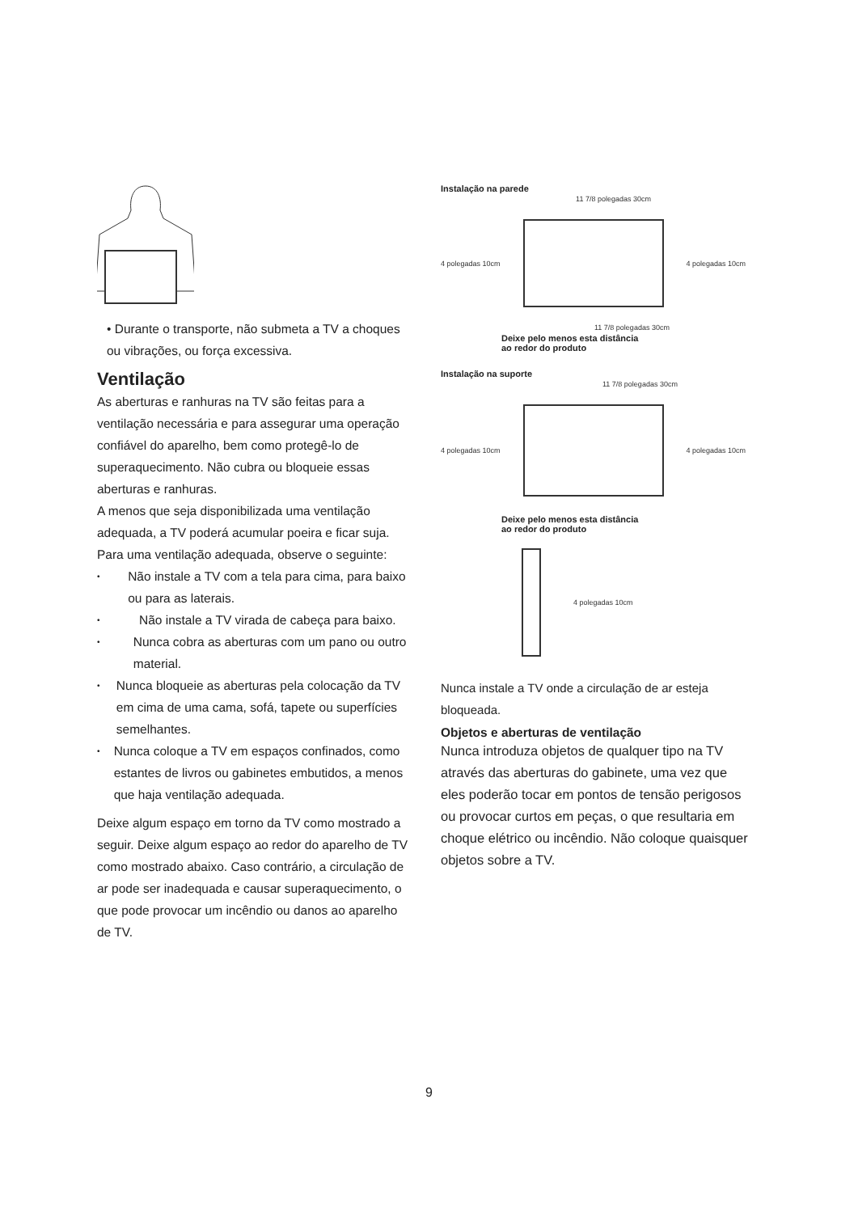• Durante o transporte, não submeta a TV a choques ou vibrações, ou força excessiva.
Ventilação
As aberturas e ranhuras na TV são feitas para a ventilação necessária e para assegurar uma operação confiável do aparelho, bem como protegê-lo de superaquecimento. Não cubra ou bloqueie essas aberturas e ranhuras.
A menos que seja disponibilizada uma ventilação adequada, a TV poderá acumular poeira e ficar suja.
Para uma ventilação adequada, observe o seguinte:
• Não instale a TV com a tela para cima, para baixo ou para as laterais.
• Não instale a TV virada de cabeça para baixo.
• Nunca cobra as aberturas com um pano ou outro material.
• Nunca bloqueie as aberturas pela colocação da TV em cima de uma cama, sofá, tapete ou superfícies semelhantes.
• Nunca coloque a TV em espaços confinados, como estantes de livros ou gabinetes embutidos, a menos que haja ventilação adequada.
Deixe algum espaço em torno da TV como mostrado a seguir. Deixe algum espaço ao redor do aparelho de TV como mostrado abaixo. Caso contrário, a circulação de ar pode ser inadequada e causar superaquecimento, o que pode provocar um incêndio ou danos ao aparelho de TV.
Instalação na parede
11 7/8 polegadas 30cm
4 polegadas 10cm 4 polegadas 10cm
11 7/8 polegadas 30cm
Deixe pelo menos esta distância
ao redor do produto
Instalação na suporte
11 7/8 polegadas 30cm
4 polegadas 10cm 4 polegadas 10cm
Deixe pelo menos esta distância
ao redor do produto
4 polegadas 10cm
Nunca instale a TV onde a circulação de ar esteja bloqueada.
Objetos e aberturas de ventilação
Nunca introduza objetos de qualquer tipo na TV através das aberturas do gabinete, uma vez que eles poderão tocar em pontos de tensão perigosos ou provocar curtos em peças, o que resultaria em choque elétrico ou incêndio. Não coloque quaisquer objetos sobre a TV.
9